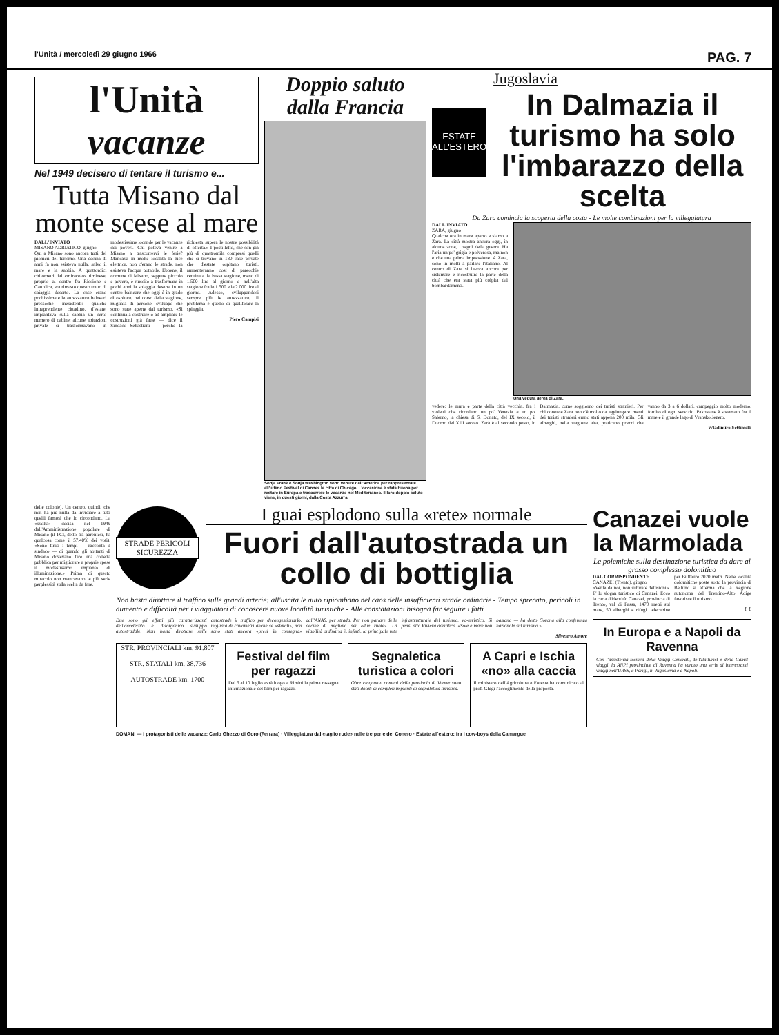l'Unità / mercoledì 29 giugno 1966 PAG. 7
l'Unità
vacanze
Nel 1949 decisero di tentare il turismo e...
Tutta Misano dal monte scese al mare
DALL'INVIATO
MISANO ADRIATICO, giugno
Qui a Misano sono ancora tutti dei pionieri del turismo. Una decina di anni fa non esisteva nulla, salvo il mare e la sabbia. A quattordici chilometri dal «miracolo» riminese, proprio al centro fra Riccione e Cattolica, era rimasto questo tratto di spiaggia deserto. La case erano pochissime e le attrezzature balneari pressoché inesistenti: qualche intraprendente cittadino, d'estate, impiantava sulla sabbia un certo numero di cabine; alcune abitazioni private si trasformavano in modestissime locande per le vacanze dei poveri. Chi poteva venire a Misano a trascorrervi le ferie? Mancava in molte località la luce elettrica, non c'erano le strade, non esisteva l'acqua potabile. Ebbene, il comune di Misano, seppure piccolo e povero, è riuscito a trasformare in pochi anni la spiaggia deserta in un centro balneare che oggi è in grado di ospitare, nel corso della stagione, migliaia di persone. sviluppo che sono state aperte dal turismo. «Si continua a costruire o ad ampliare le costruzioni già fatte — dice il Sindaco Sebastiani — perchè la richiesta supera le nostre possibilità di offerta.» I posti letto, che son già più di quattromila compresi quelli che si trovano in 180 case private che d'estate ospitano turisti, aumenteranno così di parecchie centinaia. la bassa stagione, meno di 1.500 lire al giorno e nell'alta stagione fra le 1.500 e le 2.000 lire al giorno. Adesso, sviluppandosi sempre più le attrezzature, il problema è quello di qualificare la spiaggia.
Piero Campisi
Doppio saluto dalla Francia
Sonja Frank e Sonja Washington sono venute dall'America per rappresentare all'ultimo Festival di Cannes la città di Chicago. L'occasione è stata buona per restare in Europa e trascorrere le vacanze nel Mediterraneo. Il loro doppio saluto viene, in questi giorni, dalla Costa Azzurra.
ESTATE ALL'ESTERO
Jugoslavia
In Dalmazia il turismo ha solo l'imbarazzo della scelta
Da Zara comincia la scoperta della costa - Le molte combinazioni per la villeggiatura
DALL'INVIATO
ZARA, giugno
Qualche ora in mare aperto e siamo a Zara. La città mostra ancora oggi, in alcune zone, i segni della guerra. Ha l'aria un po' grigia e polverosa, ma non è che una prima impressione. A Zara, sono in molti a parlare l'italiano. Al centro di Zara si lavora ancora per sistemare e ricostruire la parte della città che era stata più colpita dai bombardamenti.
Una veduta aerea di Zara.
vedere: le mura e parte della città vecchia, fra i violetti che ricordano un po' Venezia e un po' Salerno, la chiesa di S. Donato, del IX secolo, il Duomo del XIII secolo. Zarà è al secondo posto, in Dalmazia, come soggiorno dei turisti stranieri. Per chi conosce Zara non c'è molto da aggiungere. menti dei turisti stranieri erano stati appena 200 mila. Gli alberghi, nella stagione alta, praticano prezzi che vanno da 3 a 6 dollari. campeggio molto moderno, fornito di ogni servizio. Pakostane è sistemato fra il mare e il grande lago di Vransko Jezero.
Wladimiro Settimelli
delle colonie). Un centro, quindi, che non ha più nulla da invidiare a tutti quelli famosi che lo circondano. La «svolta» decisa nel 1949 dall'Amministrazione popolare di Misano (il PCI, detto fra parentesi, ha qualcosa come il 57,40% dei voti). «Sono finiti i tempi — racconta il sindaco — di quando gli abitanti di Misano dovevano fare una colletta pubblica per migliorare a proprie spese il modestissimo impianto di illuminazione.» Prima di questo miracolo non mancavano le più serie perplessità sulla scelta da fare.
STRADE PERICOLI SICUREZZA
I guai esplodono sulla «rete» normale
Fuori dall'autostrada un collo di bottiglia
Non basta dirottare il traffico sulle grandi arterie: all'uscita le auto ripiombano nel caos delle insufficienti strade ordinarie - Tempo sprecato, pericoli in aumento e difficoltà per i viaggiatori di conoscere nuove località turistiche - Alle constatazioni bisogna far seguire i fatti
Due sono gli effetti più caratterizzanti dell'accelerato e disorganico sviluppo autostradale. Non basta dirottare sulle autostrade il traffico per decongestionarlo. migliaia di chilometri anche se «statali», non sono stati ancora «presi in consegna» dall'ANAS. per strada. Per non parlare delle decine di migliaia dei «due ruote». La viabilità ordinaria è, infatti, la principale rete infrastrutturale del turismo. vo-turistico. Si pensi alla Riviera adriatica. «Sole e mare non bastano — ha detto Corona alla conferenza nazionale sul turismo.»
Silvestro Amore
STR. PROVINCIALI km. 91.807
STR. STATALI km. 38.736
AUTOSTRADE km. 1700
Festival del film per ragazzi
Dal 6 al 10 luglio avrà luogo a Rimini la prima rassegna internazionale del film per ragazzi.
Segnaletica turistica a colori
Oltre cinquanta comuni della provincia di Varese sono stati dotati di completi impianti di segnaletica turistica.
A Capri e Ischia «no» alla caccia
Il ministero dell'Agricoltura e Foreste ha comunicato al prof. Ghigi l'accoglimento della proposta.
DOMANI — I protagonisti delle vacanze: Carlo Ghezzo di Goro (Ferrara) · Villeggiatura dal «taglio rude» nelle tre perle del Conero · Estate all'estero: fra i cow-boys della Camargue
Canazei vuole la Marmolada
Le polemiche sulla destinazione turistica da dare al grosso complesso dolomitico
DAL CORRISPONDENTE
CANAZEI (Trento), giugno
«Vente da noi, non subirete delusioni». E' lo slogan turistico di Canazei. Ecco la carta d'identità: Canazei, provincia di Trento, val di Fassa, 1470 metri sul mare, 50 alberghi e rifugi. telecabine per Buffaure 2020 metri. Nelle località dolomitiche poste sotto la provincia di Belluno si afferma che la Regione autonoma del Trentino-Alto Adige favorisce il turismo.
f. f.
In Europa e a Napoli da Ravenna
Con l'assistenza tecnica della Viaggi Generali, dell'Italturist e della Camst viaggi, la ANPI provinciale di Ravenna ha varato una serie di interessanti viaggi nell'URSS, a Parigi, in Jugoslavia e a Napoli.